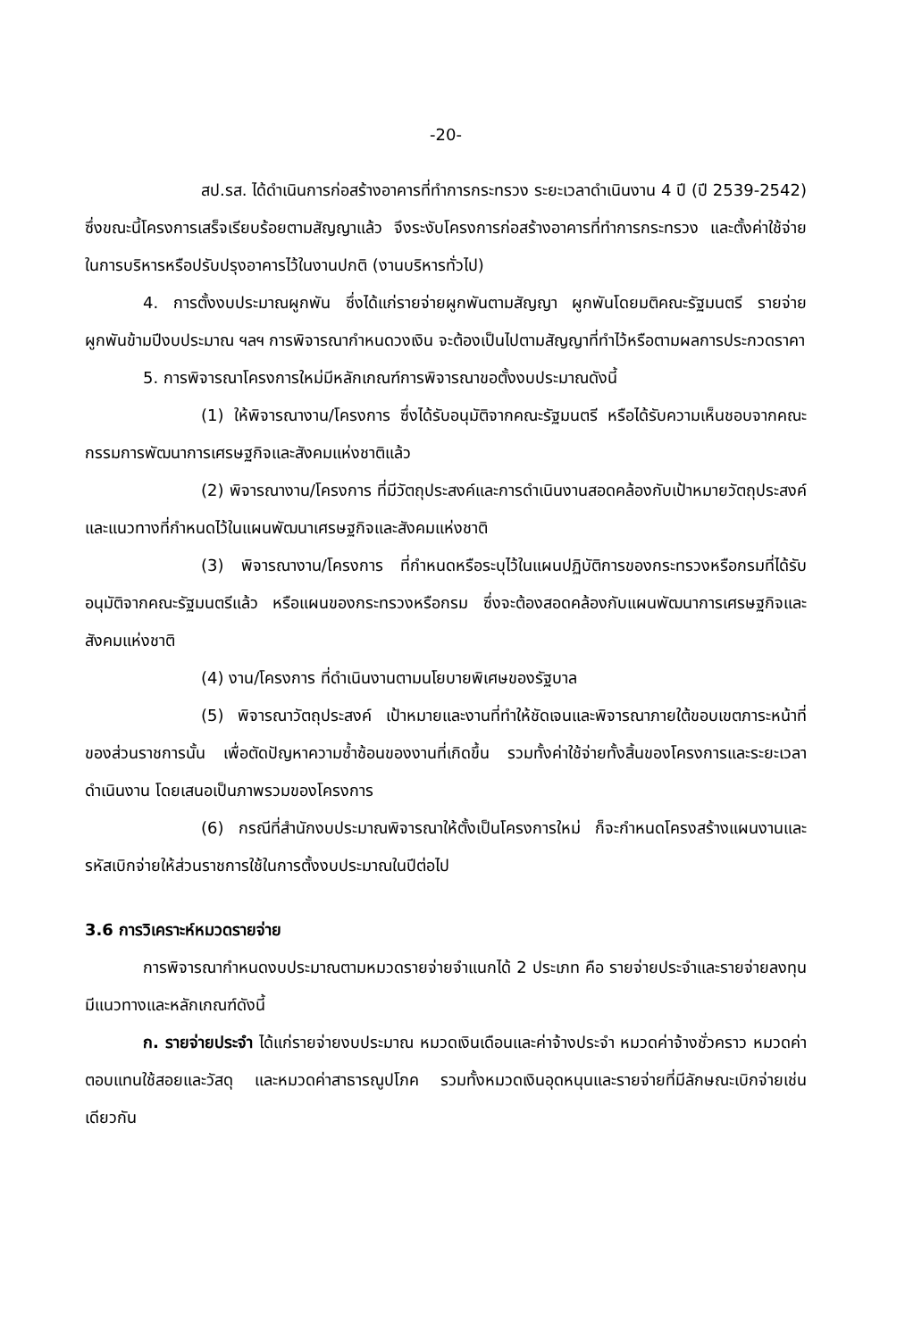-20-
สป.รส. ได้ดำเนินการก่อสร้างอาคารที่ทำการกระทรวง ระยะเวลาดำเนินงาน 4 ปี (ปี 2539-2542) ซึ่งขณะนี้โครงการเสร็จเรียบร้อยตามสัญญาแล้ว จึงระงับโครงการก่อสร้างอาคารที่ทำการกระทรวง และตั้งค่าใช้จ่ายในการบริหารหรือปรับปรุงอาคารไว้ในงานปกติ (งานบริหารทั่วไป)
4. การตั้งงบประมาณผูกพัน ซึ่งได้แก่รายจ่ายผูกพันตามสัญญา ผูกพันโดยมติคณะรัฐมนตรี รายจ่ายผูกพันข้ามปีงบประมาณ ฯลฯ การพิจารณากำหนดวงเงิน จะต้องเป็นไปตามสัญญาที่ทำไว้หรือตามผลการประกวดราคา
5. การพิจารณาโครงการใหม่มีหลักเกณฑ์การพิจารณาขอตั้งงบประมาณดังนี้
(1) ให้พิจารณางาน/โครงการ ซึ่งได้รับอนุมัติจากคณะรัฐมนตรี หรือได้รับความเห็นชอบจากคณะกรรมการพัฒนาการเศรษฐกิจและสังคมแห่งชาติแล้ว
(2) พิจารณางาน/โครงการ ที่มีวัตถุประสงค์และการดำเนินงานสอดคล้องกับเป้าหมายวัตถุประสงค์ และแนวทางที่กำหนดไว้ในแผนพัฒนาเศรษฐกิจและสังคมแห่งชาติ
(3) พิจารณางาน/โครงการ ที่กำหนดหรือระบุไว้ในแผนปฏิบัติการของกระทรวงหรือกรมที่ได้รับอนุมัติจากคณะรัฐมนตรีแล้ว หรือแผนของกระทรวงหรือกรม ซึ่งจะต้องสอดคล้องกับแผนพัฒนาการเศรษฐกิจและสังคมแห่งชาติ
(4) งาน/โครงการ ที่ดำเนินงานตามนโยบายพิเศษของรัฐบาล
(5) พิจารณาวัตถุประสงค์ เป้าหมายและงานที่ทำให้ชัดเจนและพิจารณาภายใต้ขอบเขตภาระหน้าที่ของส่วนราชการนั้น เพื่อตัดปัญหาความซ้ำซ้อนของงานที่เกิดขึ้น รวมทั้งค่าใช้จ่ายทั้งสิ้นของโครงการและระยะเวลาดำเนินงาน โดยเสนอเป็นภาพรวมของโครงการ
(6) กรณีที่สำนักงบประมาณพิจารณาให้ตั้งเป็นโครงการใหม่ ก็จะกำหนดโครงสร้างแผนงานและรหัสเบิกจ่ายให้ส่วนราชการใช้ในการตั้งงบประมาณในปีต่อไป
3.6 การวิเคราะห์หมวดรายจ่าย
การพิจารณากำหนดงบประมาณตามหมวดรายจ่ายจำแนกได้ 2 ประเภท คือ รายจ่ายประจำและรายจ่ายลงทุน มีแนวทางและหลักเกณฑ์ดังนี้
ก. รายจ่ายประจำ ได้แก่รายจ่ายงบประมาณ หมวดเงินเดือนและค่าจ้างประจำ หมวดค่าจ้างชั่วคราว หมวดค่าตอบแทนใช้สอยและวัสดุ และหมวดค่าสาธารณูปโภค รวมทั้งหมวดเงินอุดหนุนและรายจ่ายที่มีลักษณะเบิกจ่ายเช่นเดียวกัน